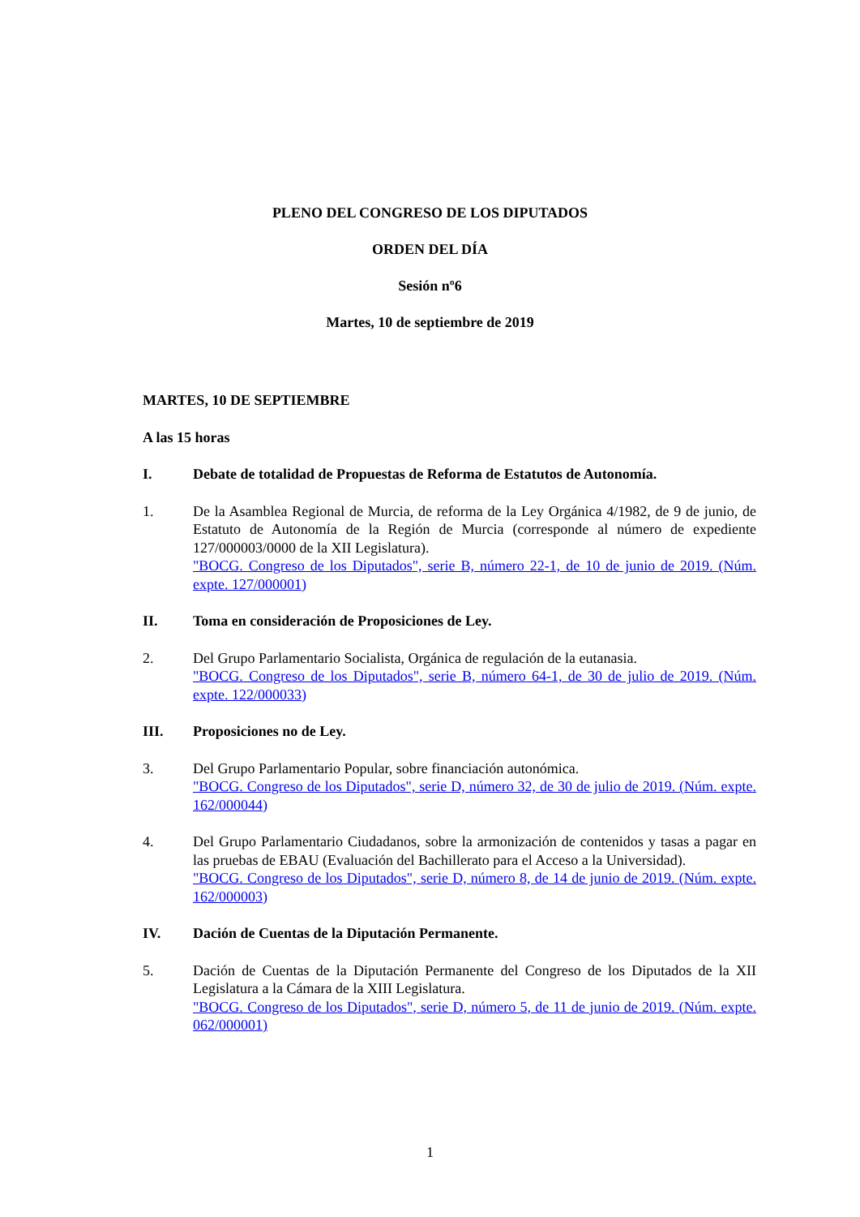PLENO DEL CONGRESO DE LOS DIPUTADOS
ORDEN DEL DÍA
Sesión nº6
Martes, 10 de septiembre de 2019
MARTES, 10 DE SEPTIEMBRE
A las 15 horas
I. Debate de totalidad de Propuestas de Reforma de Estatutos de Autonomía.
1. De la Asamblea Regional de Murcia, de reforma de la Ley Orgánica 4/1982, de 9 de junio, de Estatuto de Autonomía de la Región de Murcia (corresponde al número de expediente 127/000003/0000 de la XII Legislatura).
"BOCG. Congreso de los Diputados", serie B, número 22-1, de 10 de junio de 2019. (Núm. expte. 127/000001)
II. Toma en consideración de Proposiciones de Ley.
2. Del Grupo Parlamentario Socialista, Orgánica de regulación de la eutanasia.
"BOCG. Congreso de los Diputados", serie B, número 64-1, de 30 de julio de 2019. (Núm. expte. 122/000033)
III. Proposiciones no de Ley.
3. Del Grupo Parlamentario Popular, sobre financiación autonómica.
"BOCG. Congreso de los Diputados", serie D, número 32, de 30 de julio de 2019. (Núm. expte. 162/000044)
4. Del Grupo Parlamentario Ciudadanos, sobre la armonización de contenidos y tasas a pagar en las pruebas de EBAU (Evaluación del Bachillerato para el Acceso a la Universidad).
"BOCG. Congreso de los Diputados", serie D, número 8, de 14 de junio de 2019. (Núm. expte. 162/000003)
IV. Dación de Cuentas de la Diputación Permanente.
5. Dación de Cuentas de la Diputación Permanente del Congreso de los Diputados de la XII Legislatura a la Cámara de la XIII Legislatura.
"BOCG. Congreso de los Diputados", serie D, número 5, de 11 de junio de 2019. (Núm. expte. 062/000001)
1